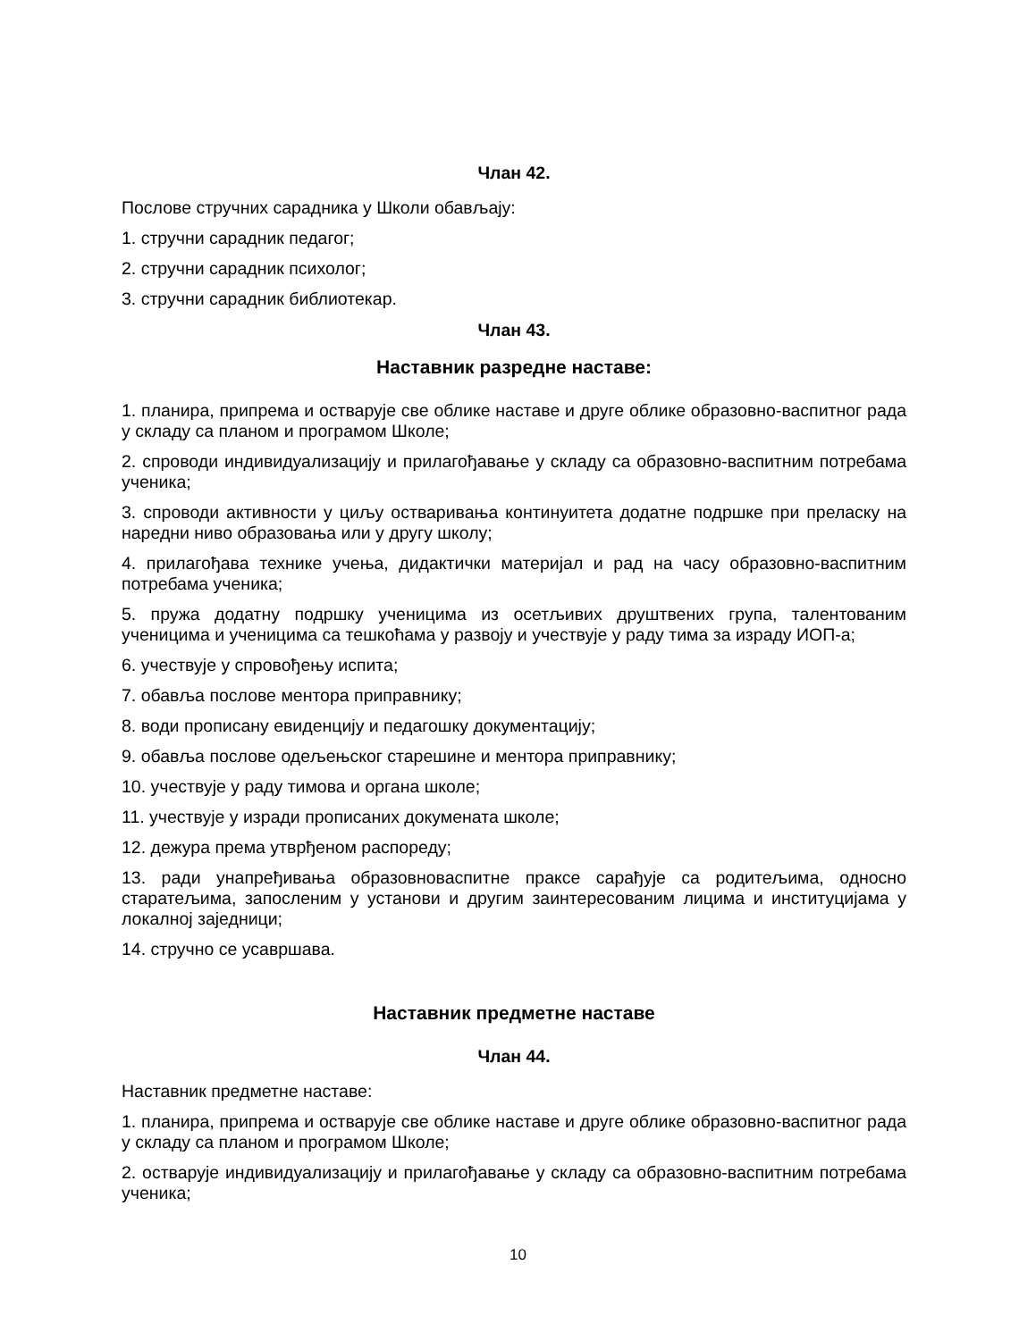Члан 42.
Послове стручних сарадника у Школи обављају:
1. стручни сарадник педагог;
2. стручни сарадник психолог;
3. стручни сарадник библиотекар.
Члан 43.
Наставник разредне наставе:
1. планира, припрема и остварује све облике наставе и друге облике образовно-васпитног рада у складу са планом и програмом Школе;
2. спроводи индивидуализацију и прилагођавање у складу са образовно-васпитним потребама ученика;
3. спроводи активности у циљу остваривања континуитета додатне подршке при преласку на наредни ниво образовања или у другу школу;
4. прилагођава технике учења, дидактички материјал и рад на часу образовно-васпитним потребама ученика;
5. пружа додатну подршку ученицима из осетљивих друштвених група, талентованим ученицима и ученицима са тешкоћама у развоју и учествује у раду тима за израду ИОП-а;
6. учествује у спровођењу испита;
7. обавља послове ментора приправнику;
8. води прописану евиденцију и педагошку документацију;
9. обавља послове одељењског старешине и ментора приправнику;
10. учествује у раду тимова и органа школе;
11. учествује у изради прописаних докумената школе;
12. дежура према утврђеном распореду;
13. ради унапређивања образовноваспитне праксе сарађује са родитељима, односно старатељима, запосленим у установи и другим заинтересованим лицима и институцијама у локалној заједници;
14. стручно се усавршава.
Наставник предметне наставе
Члан 44.
Наставник предметне наставе:
1. планира, припрема и остварује све облике наставе и друге облике образовно-васпитног рада у складу са планом и програмом Школе;
2. остварује индивидуализацију и прилагођавање у складу са образовно-васпитним потребама ученика;
10